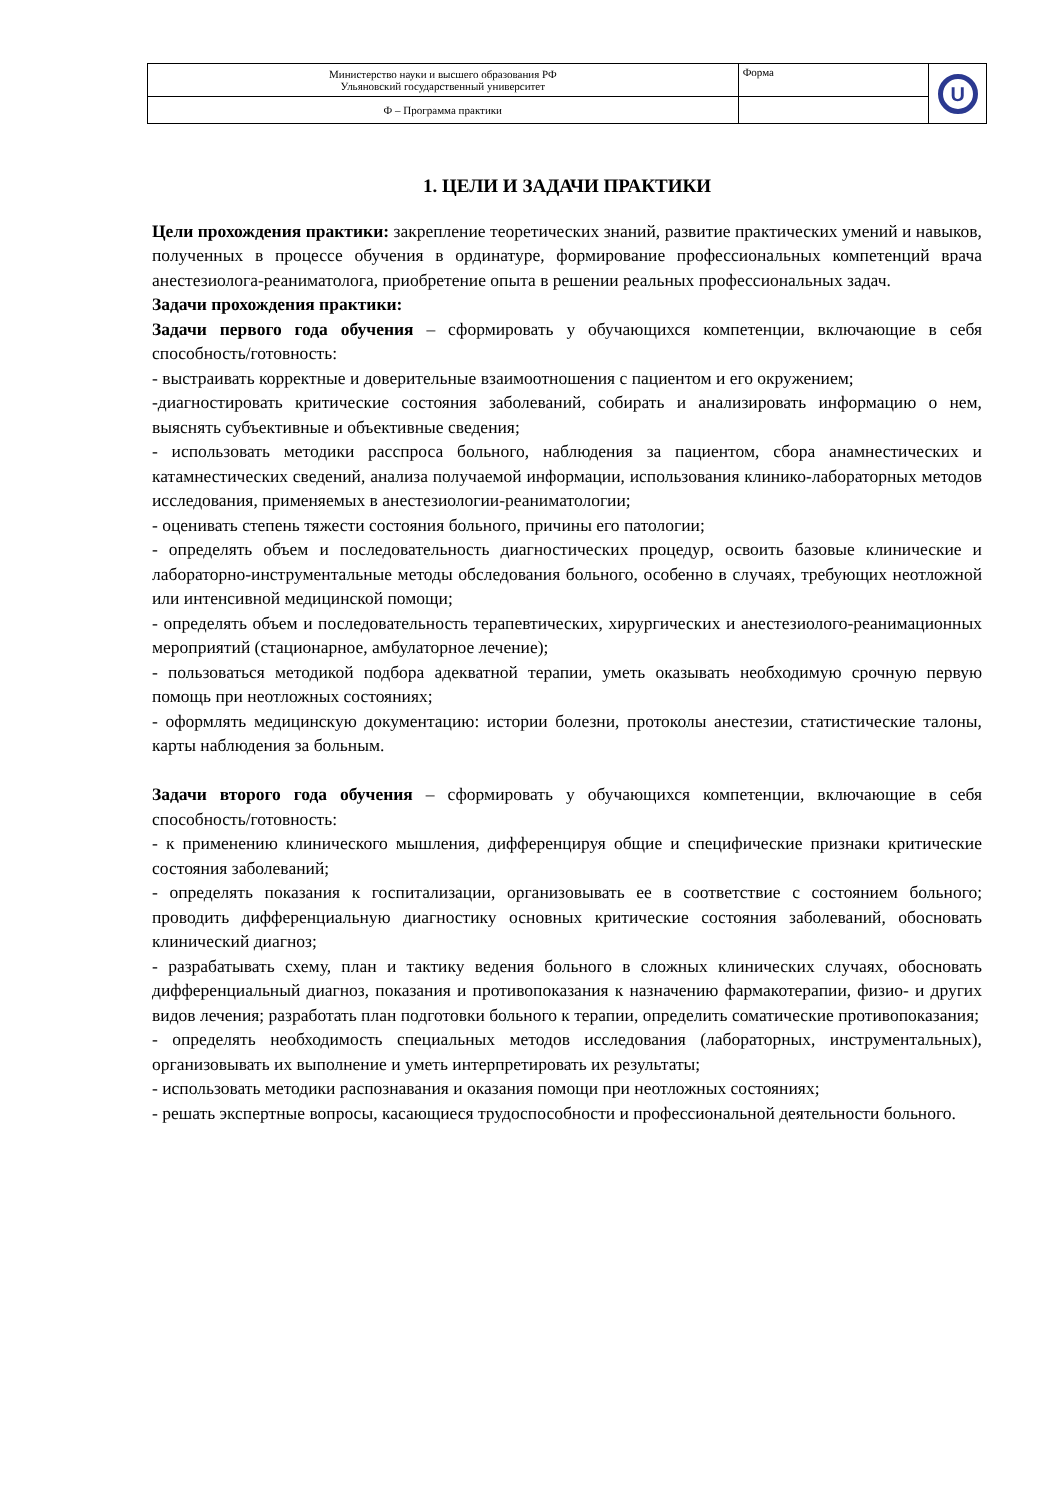| Министерство науки и высшего образования РФ Ульяновский государственный университет | Форма | U |
| Ф – Программа практики | | |
1. ЦЕЛИ И ЗАДАЧИ ПРАКТИКИ
Цели прохождения практики: закрепление теоретических знаний, развитие практических умений и навыков, полученных в процессе обучения в ординатуре, формирование профессиональных компетенций врача анестезиолога-реаниматолога, приобретение опыта в решении реальных профессиональных задач.
Задачи прохождения практики:
Задачи первого года обучения – сформировать у обучающихся компетенции, включающие в себя способность/готовность:
- выстраивать корректные и доверительные взаимоотношения с пациентом и его окружением;
-диагностировать критические состояния заболеваний, собирать и анализировать информацию о нем, выяснять субъективные и объективные сведения;
- использовать методики расспроса больного, наблюдения за пациентом, сбора анамнестических и катамнестических сведений, анализа получаемой информации, использования клинико-лабораторных методов исследования, применяемых в анестезиологии-реаниматологии;
- оценивать степень тяжести состояния больного, причины его патологии;
- определять объем и последовательность диагностических процедур, освоить базовые клинические и лабораторно-инструментальные методы обследования больного, особенно в случаях, требующих неотложной или интенсивной медицинской помощи;
- определять объем и последовательность терапевтических, хирургических и анестезиолого-реанимационных мероприятий (стационарное, амбулаторное лечение);
- пользоваться методикой подбора адекватной терапии, уметь оказывать необходимую срочную первую помощь при неотложных состояниях;
- оформлять медицинскую документацию: истории болезни, протоколы анестезии, статистические талоны, карты наблюдения за больным.
Задачи второго года обучения – сформировать у обучающихся компетенции, включающие в себя способность/готовность:
- к применению клинического мышления, дифференцируя общие и специфические признаки критические состояния заболеваний;
- определять показания к госпитализации, организовывать ее в соответствие с состоянием больного; проводить дифференциальную диагностику основных критические состояния заболеваний, обосновать клинический диагноз;
- разрабатывать схему, план и тактику ведения больного в сложных клинических случаях, обосновать дифференциальный диагноз, показания и противопоказания к назначению фармакотерапии, физио- и других видов лечения; разработать план подготовки больного к терапии, определить соматические противопоказания;
- определять необходимость специальных методов исследования (лабораторных, инструментальных), организовывать их выполнение и уметь интерпретировать их результаты;
- использовать методики распознавания и оказания помощи при неотложных состояниях;
- решать экспертные вопросы, касающиеся трудоспособности и профессиональной деятельности больного.